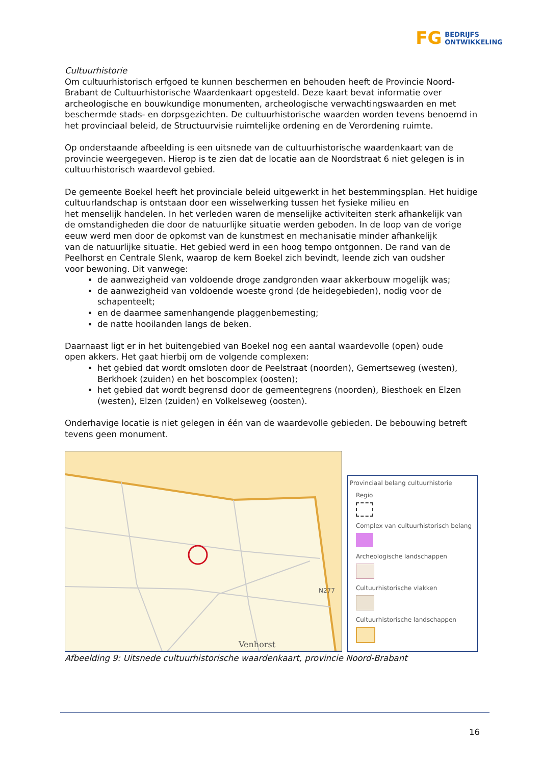FG BEDRIJFS
ONTWIKKELING
Cultuurhistorie
Om cultuurhistorisch erfgoed te kunnen beschermen en behouden heeft de Provincie Noord-Brabant de Cultuurhistorische Waardenkaart opgesteld. Deze kaart bevat informatie over archeologische en bouwkundige monumenten, archeologische verwachtingswaarden en met beschermde stads- en dorpsgezichten. De cultuurhistorische waarden worden tevens benoemd in het provinciaal beleid, de Structuurvisie ruimtelijke ordening en de Verordening ruimte.
Op onderstaande afbeelding is een uitsnede van de cultuurhistorische waardenkaart van de provincie weergegeven. Hierop is te zien dat de locatie aan de Noordstraat 6 niet gelegen is in cultuurhistorisch waardevol gebied.
De gemeente Boekel heeft het provinciale beleid uitgewerkt in het bestemmingsplan. Het huidige cultuurlandschap is ontstaan door een wisselwerking tussen het fysieke milieu en
het menselijk handelen. In het verleden waren de menselijke activiteiten sterk afhankelijk van
de omstandigheden die door de natuurlijke situatie werden geboden. In de loop van de vorige
eeuw werd men door de opkomst van de kunstmest en mechanisatie minder afhankelijk
van de natuurlijke situatie. Het gebied werd in een hoog tempo ontgonnen. De rand van de
Peelhorst en Centrale Slenk, waarop de kern Boekel zich bevindt, leende zich van oudsher
voor bewoning. Dit vanwege:
de aanwezigheid van voldoende droge zandgronden waar akkerbouw mogelijk was;
de aanwezigheid van voldoende woeste grond (de heidegebieden), nodig voor de schapenteelt;
en de daarmee samenhangende plaggenbemesting;
de natte hooilanden langs de beken.
Daarnaast ligt er in het buitengebied van Boekel nog een aantal waardevolle (open) oude
open akkers. Het gaat hierbij om de volgende complexen:
het gebied dat wordt omsloten door de Peelstraat (noorden), Gemertseweg (westen), Berkhoek (zuiden) en het boscomplex (oosten);
het gebied dat wordt begrensd door de gemeentegrens (noorden), Biesthoek en Elzen (westen), Elzen (zuiden) en Volkelseweg (oosten).
Onderhavige locatie is niet gelegen in één van de waardevolle gebieden. De bebouwing betreft tevens geen monument.
Venhorst
N277
Provinciaal belang cultuurhistorie
Regio
Complex van cultuurhistorisch belang
Archeologische landschappen
Cultuurhistorische vlakken
Cultuurhistorische landschappen
Afbeelding 9: Uitsnede cultuurhistorische waardenkaart, provincie Noord-Brabant
16